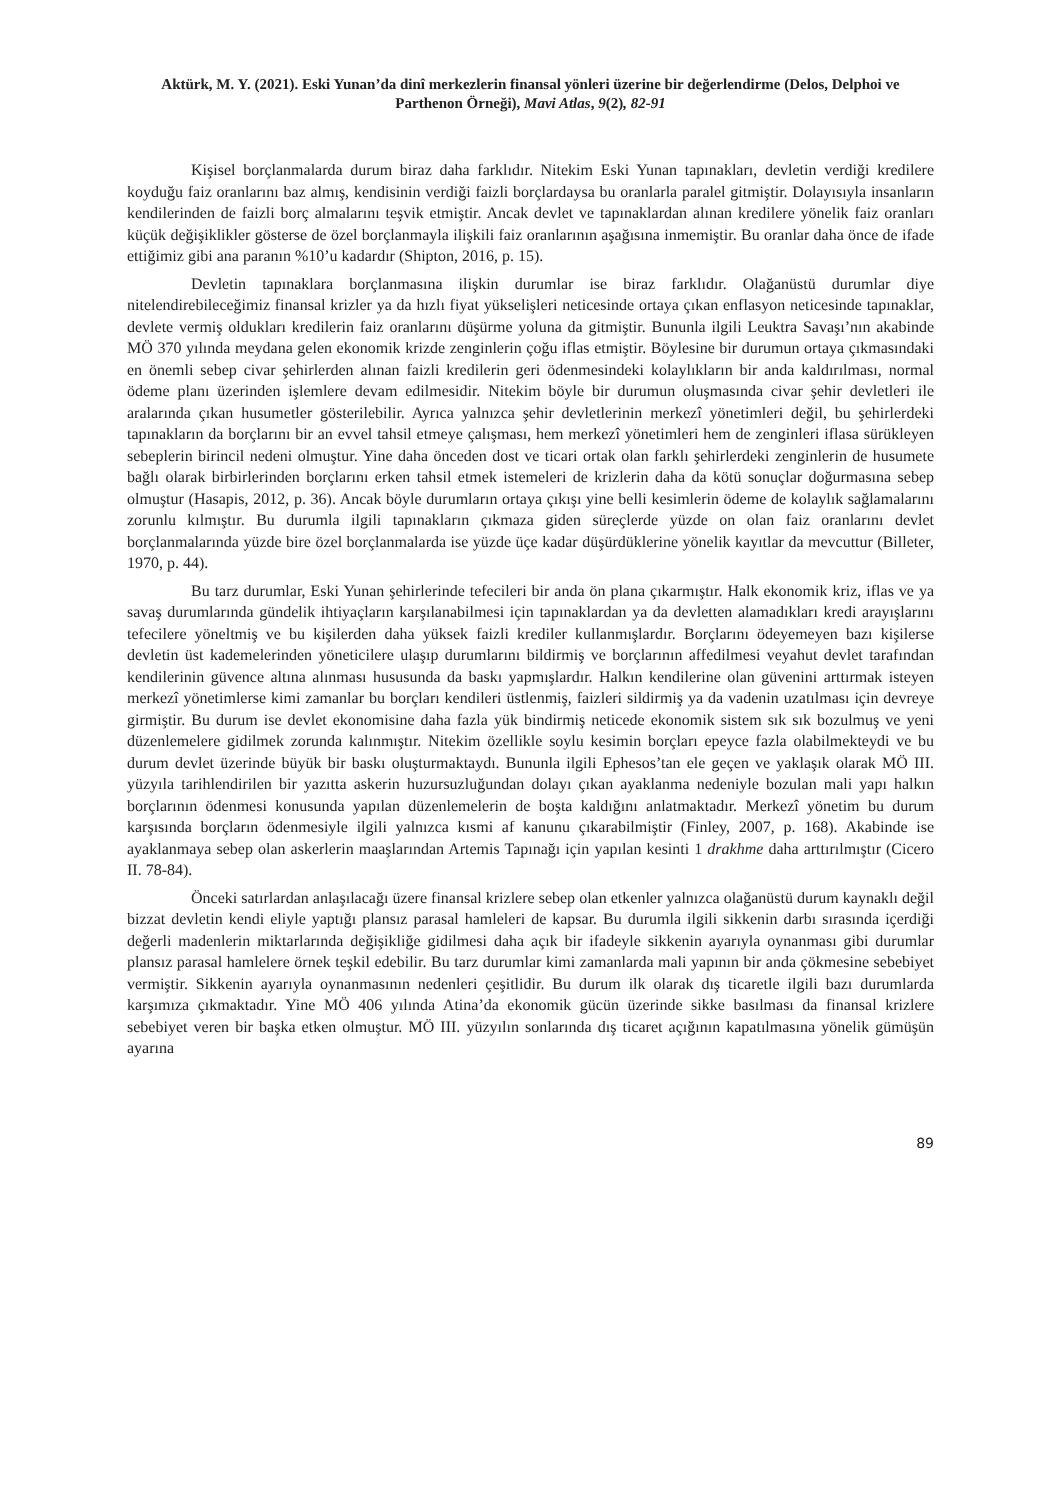Aktürk, M. Y. (2021). Eski Yunan’da dinî merkezlerin finansal yönleri üzerine bir değerlendirme (Delos, Delphoi ve Parthenon Örneği), Mavi Atlas, 9(2), 82-91
Kişisel borçlanmalarda durum biraz daha farklıdır. Nitekim Eski Yunan tapınakları, devletin verdiği kredilere koyduğu faiz oranlarını baz almış, kendisinin verdiği faizli borçlardaysa bu oranlarla paralel gitmiştir. Dolayısıyla insanların kendilerinden de faizli borç almalarını teşvik etmiştir. Ancak devlet ve tapınaklardan alınan kredilere yönelik faiz oranları küçük değişiklikler gösterse de özel borçlanmayla ilişkili faiz oranlarının aşağısına inmemiştir. Bu oranlar daha önce de ifade ettiğimiz gibi ana paranın %10’u kadardır (Shipton, 2016, p. 15).
Devletin tapınaklara borçlanmasına ilişkin durumlar ise biraz farklıdır. Olağanüstü durumlar diye nitelendirebileceğimiz finansal krizler ya da hızlı fiyat yükselişleri neticesinde ortaya çıkan enflasyon neticesinde tapınaklar, devlete vermiş oldukları kredilerin faiz oranlarını düşürme yoluna da gitmiştir. Bununla ilgili Leuktra Savaşı’nın akabinde MÖ 370 yılında meydana gelen ekonomik krizde zenginlerin çoğu iflas etmiştir. Böylesine bir durumun ortaya çıkmasındaki en önemli sebep civar şehirlerden alınan faizli kredilerin geri ödenmesindeki kolaylıkların bir anda kaldırılması, normal ödeme planı üzerinden işlemlere devam edilmesidir. Nitekim böyle bir durumun oluşmasında civar şehir devletleri ile aralarında çıkan husumetler gösterilebilir. Ayrıca yalnızca şehir devletlerinin merkezî yönetimleri değil, bu şehirlerdeki tapınakların da borçlarını bir an evvel tahsil etmeye çalışması, hem merkezî yönetimleri hem de zenginleri iflasa sürükleyen sebeplerin birincil nedeni olmuştur. Yine daha önceden dost ve ticari ortak olan farklı şehirlerdeki zenginlerin de husumete bağlı olarak birbirlerinden borçlarını erken tahsil etmek istemeleri de krizlerin daha da kötü sonuçlar doğurmasına sebep olmuştur (Hasapis, 2012, p. 36). Ancak böyle durumların ortaya çıkışı yine belli kesimlerin ödeme de kolaylık sağlamalarını zorunlu kılmıştır. Bu durumla ilgili tapınakların çıkmaza giden süreçlerde yüzde on olan faiz oranlarını devlet borçlanmalarında yüzde bire özel borçlanmalarda ise yüzde üçe kadar düşürdüklerine yönelik kayıtlar da mevcuttur (Billeter, 1970, p. 44).
Bu tarz durumlar, Eski Yunan şehirlerinde tefecileri bir anda ön plana çıkarmıştır. Halk ekonomik kriz, iflas ve ya savaş durumlarında gündelik ihtiyaçların karşılanabilmesi için tapınaklardan ya da devletten alamadıkları kredi arayışlarını tefecilere yöneltmiş ve bu kişilerden daha yüksek faizli krediler kullanmışlardır. Borçlarını ödeyemeyen bazı kişilerse devletin üst kademelerinden yöneticilere ulaşıp durumlarını bildirmiş ve borçlarının affedilmesi veyahut devlet tarafından kendilerinin güvence altına alınması hususunda da baskı yapmışlardır. Halkın kendilerine olan güvenini arttırmak isteyen merkezî yönetimlerse kimi zamanlar bu borçları kendileri üstlenmiş, faizleri sildirmiş ya da vadenin uzatılması için devreye girmiştir. Bu durum ise devlet ekonomisine daha fazla yük bindirmiş neticede ekonomik sistem sık sık bozulmuş ve yeni düzenlemelere gidilmek zorunda kalınmıştır. Nitekim özellikle soylu kesimin borçları epeyce fazla olabilmekteydi ve bu durum devlet üzerinde büyük bir baskı oluşturmaktaydı. Bununla ilgili Ephesos’tan ele geçen ve yaklaşık olarak MÖ III. yüzyıla tarihlendirilen bir yazıtta askerin huzursuzluğundan dolayı çıkan ayaklanma nedeniyle bozulan mali yapı halkın borçlarının ödenmesi konusunda yapılan düzenlemelerin de boşta kaldığını anlatmaktadır. Merkezî yönetim bu durum karşısında borçların ödenmesiyle ilgili yalnızca kısmi af kanunu çıkarabilmiştir (Finley, 2007, p. 168). Akabinde ise ayaklanmaya sebep olan askerlerin maaşlarından Artemis Tapınağı için yapılan kesinti 1 drakhme daha arttırılmıştır (Cicero II. 78-84).
Önceki satırlardan anlaşılacağı üzere finansal krizlere sebep olan etkenler yalnızca olağanüstü durum kaynaklı değil bizzat devletin kendi eliyle yaptığı plansız parasal hamleleri de kapsar. Bu durumla ilgili sikkenin darbı sırasında içerdiği değerli madenlerin miktarlarında değişikliğe gidilmesi daha açık bir ifadeyle sikkenin ayarıyla oynanması gibi durumlar plansız parasal hamlelere örnek teşkil edebilir. Bu tarz durumlar kimi zamanlarda mali yapının bir anda çökmesine sebebiyet vermiştir. Sikkenin ayarıyla oynanmasının nedenleri çeşitlidir. Bu durum ilk olarak dış ticaretle ilgili bazı durumlarda karşımıza çıkmaktadır. Yine MÖ 406 yılında Atina’da ekonomik gücün üzerinde sikke basılması da finansal krizlere sebebiyet veren bir başka etken olmuştur. MÖ III. yüzyılın sonlarında dış ticaret açığının kapatılmasına yönelik gümüşün ayarına
89